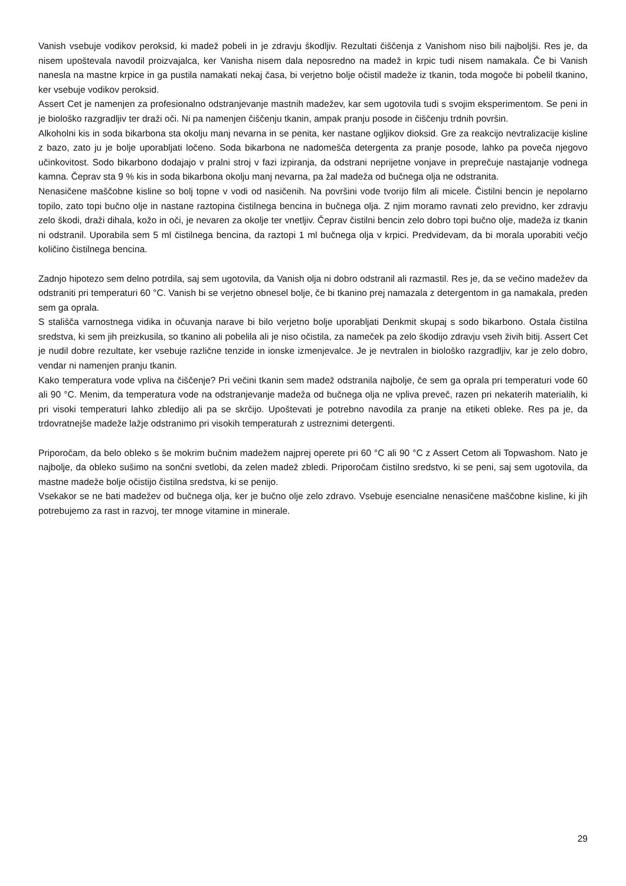Vanish vsebuje vodikov peroksid, ki madež pobeli in je zdravju škodljiv. Rezultati čiščenja z Vanishom niso bili najboljši. Res je, da nisem upoštevala navodil proizvajalca, ker Vanisha nisem dala neposredno na madež in krpic tudi nisem namakala. Če bi Vanish nanesla na mastne krpice in ga pustila namakati nekaj časa, bi verjetno bolje očistil madeže iz tkanin, toda mogoče bi pobelil tkanino, ker vsebuje vodikov peroksid.
Assert Cet je namenjen za profesionalno odstranjevanje mastnih madežev, kar sem ugotovila tudi s svojim eksperimentom. Se peni in je biološko razgradljiv ter draži oči. Ni pa namenjen čiščenju tkanin, ampak pranju posode in čiščenju trdnih površin.
Alkoholni kis in soda bikarbona sta okolju manj nevarna in se penita, ker nastane ogljikov dioksid. Gre za reakcijo nevtralizacije kisline z bazo, zato ju je bolje uporabljati ločeno. Soda bikarbona ne nadomešča detergenta za pranje posode, lahko pa poveča njegovo učinkovitost. Sodo bikarbono dodajajo v pralni stroj v fazi izpiranja, da odstrani neprijetne vonjave in preprečuje nastajanje vodnega kamna. Čeprav sta 9 % kis in soda bikarbona okolju manj nevarna, pa žal madeža od bučnega olja ne odstranita.
Nenasičene maščobne kisline so bolj topne v vodi od nasičenih. Na površini vode tvorijo film ali micele. Čistilni bencin je nepolarno topilo, zato topi bučno olje in nastane raztopina čistilnega bencina in bučnega olja. Z njim moramo ravnati zelo previdno, ker zdravju zelo škodi, draži dihala, kožo in oči, je nevaren za okolje ter vnetljiv. Čeprav čistilni bencin zelo dobro topi bučno olje, madeža iz tkanin ni odstranil. Uporabila sem 5 ml čistilnega bencina, da raztopi 1 ml bučnega olja v krpici. Predvidevam, da bi morala uporabiti večjo količino čistilnega bencina.
Zadnjo hipotezo sem delno potrdila, saj sem ugotovila, da Vanish olja ni dobro odstranil ali razmastil. Res je, da se večino madežev da odstraniti pri temperaturi 60 °C. Vanish bi se verjetno obnesel bolje, če bi tkanino prej namazala z detergentom in ga namakala, preden sem ga oprala.
S stališča varnostnega vidika in očuvanja narave bi bilo verjetno bolje uporabljati Denkmit skupaj s sodo bikarbono. Ostala čistilna sredstva, ki sem jih preizkusila, so tkanino ali pobelila ali je niso očistila, za nameček pa zelo škodijo zdravju vseh živih bitij. Assert Cet je nudil dobre rezultate, ker vsebuje različne tenzide in ionske izmenjevalce. Je je nevtralen in biološko razgradljiv, kar je zelo dobro, vendar ni namenjen pranju tkanin.
Kako temperatura vode vpliva na čiščenje? Pri večini tkanin sem madež odstranila najbolje, če sem ga oprala pri temperaturi vode 60 ali 90 °C. Menim, da temperatura vode na odstranjevanje madeža od bučnega olja ne vpliva preveč, razen pri nekaterih materialih, ki pri visoki temperaturi lahko zbledijo ali pa se skrčijo. Upoštevati je potrebno navodila za pranje na etiketi obleke. Res pa je, da trdovratnejše madeže lažje odstranimo pri visokih temperaturah z ustreznimi detergenti.
Priporočam, da belo obleko s še mokrim bučnim madežem najprej operete pri 60 °C ali 90 °C z Assert Cetom ali Topwashom. Nato je najbolje, da obleko sušimo na sončni svetlobi, da zelen madež zbledi. Priporočam čistilno sredstvo, ki se peni, saj sem ugotovila, da mastne madeže bolje očistijo čistilna sredstva, ki se penijo.
Vsekakor se ne bati madežev od bučnega olja, ker je bučno olje zelo zdravo. Vsebuje esencialne nenasičene maščobne kisline, ki jih potrebujemo za rast in razvoj, ter mnoge vitamine in minerale.
29